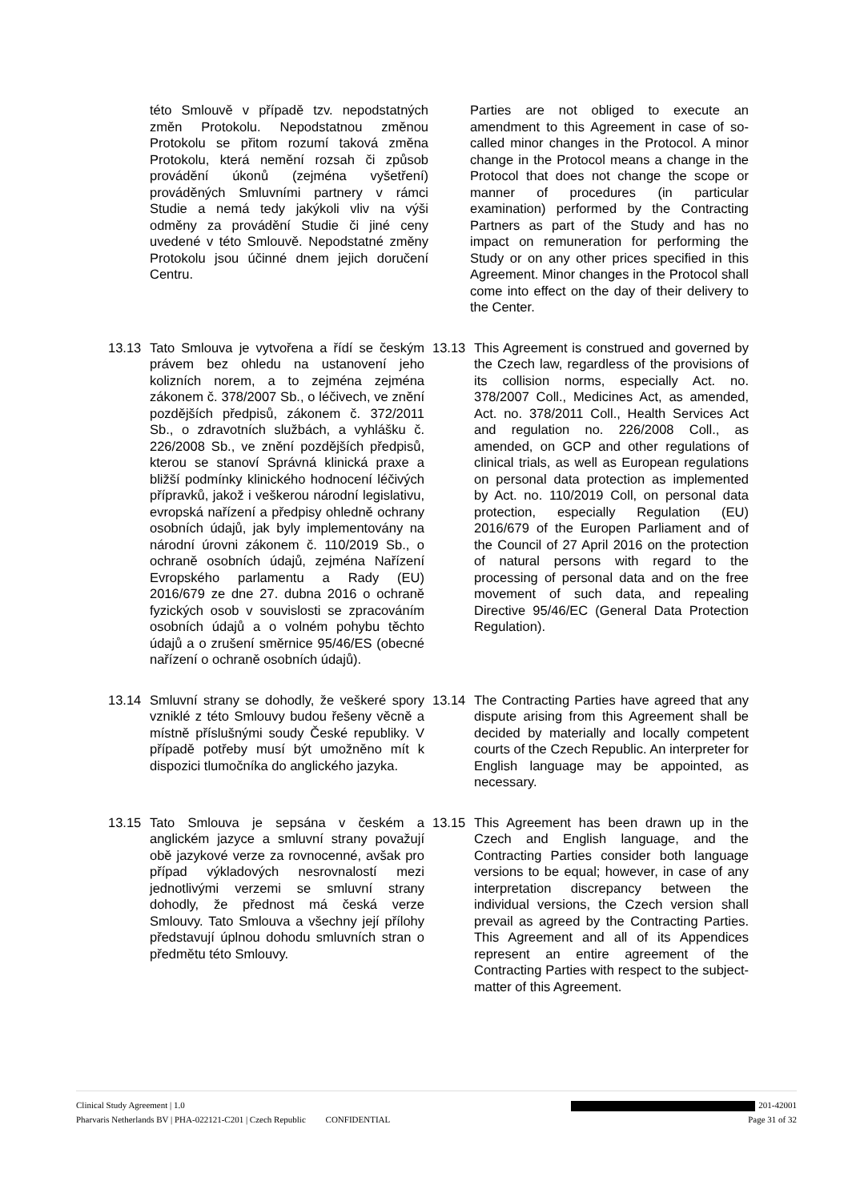této Smlouvě v případě tzv. nepodstatných změn Protokolu. Nepodstatnou změnou Protokolu se přitom rozumí taková změna Protokolu, která nemění rozsah či způsob provádění úkonů (zejména vyšetření) prováděných Smluvními partnery v rámci Studie a nemá tedy jakýkoli vliv na výši odměny za provádění Studie či jiné ceny uvedené v této Smlouvě. Nepodstatné změny Protokolu jsou účinné dnem jejich doručení Centru.
Parties are not obliged to execute an amendment to this Agreement in case of so-called minor changes in the Protocol. A minor change in the Protocol means a change in the Protocol that does not change the scope or manner of procedures (in particular examination) performed by the Contracting Partners as part of the Study and has no impact on remuneration for performing the Study or on any other prices specified in this Agreement. Minor changes in the Protocol shall come into effect on the day of their delivery to the Center.
13.13 Tato Smlouva je vytvořena a řídí se českým právem bez ohledu na ustanovení jeho kolizních norem, a to zejména zejména zákonem č. 378/2007 Sb., o léčivech, ve znění pozdějších předpisů, zákonem č. 372/2011 Sb., o zdravotních službách, a vyhlášku č. 226/2008 Sb., ve znění pozdějších předpisů, kterou se stanoví Správná klinická praxe a bližší podmínky klinického hodnocení léčivých přípravků, jakož i veškerou národní legislativu, evropská nařízení a předpisy ohledně ochrany osobních údajů, jak byly implementovány na národní úrovni zákonem č. 110/2019 Sb., o ochraně osobních údajů, zejména Nařízení Evropského parlamentu a Rady (EU) 2016/679 ze dne 27. dubna 2016 o ochraně fyzických osob v souvislosti se zpracováním osobních údajů a o volném pohybu těchto údajů a o zrušení směrnice 95/46/ES (obecné nařízení o ochraně osobních údajů).
13.13 This Agreement is construed and governed by the Czech law, regardless of the provisions of its collision norms, especially Act. no. 378/2007 Coll., Medicines Act, as amended, Act. no. 378/2011 Coll., Health Services Act and regulation no. 226/2008 Coll., as amended, on GCP and other regulations of clinical trials, as well as European regulations on personal data protection as implemented by Act. no. 110/2019 Coll, on personal data protection, especially Regulation (EU) 2016/679 of the Europen Parliament and of the Council of 27 April 2016 on the protection of natural persons with regard to the processing of personal data and on the free movement of such data, and repealing Directive 95/46/EC (General Data Protection Regulation).
13.14 Smluvní strany se dohodly, že veškeré spory vzniklé z této Smlouvy budou řešeny věcně a místně příslušnými soudy České republiky. V případě potřeby musí být umožněno mít k dispozici tlumočníka do anglického jazyka.
13.14 The Contracting Parties have agreed that any dispute arising from this Agreement shall be decided by materially and locally competent courts of the Czech Republic. An interpreter for English language may be appointed, as necessary.
13.15 Tato Smlouva je sepsána v českém a anglickém jazyce a smluvní strany považují obě jazykové verze za rovnocenné, avšak pro případ výkladových nesrovnalostí mezi jednotlivými verzemi se smluvní strany dohodly, že přednost má česká verze Smlouvy. Tato Smlouva a všechny její přílohy představují úplnou dohodu smluvních stran o předmětu této Smlouvy.
13.15 This Agreement has been drawn up in the Czech and English language, and the Contracting Parties consider both language versions to be equal; however, in case of any interpretation discrepancy between the individual versions, the Czech version shall prevail as agreed by the Contracting Parties. This Agreement and all of its Appendices represent an entire agreement of the Contracting Parties with respect to the subject-matter of this Agreement.
Clinical Study Agreement | 1.0 201-42001
Pharvaris Netherlands BV | PHA-022121-C201 | Czech Republic CONFIDENTIAL Page 31 of 32